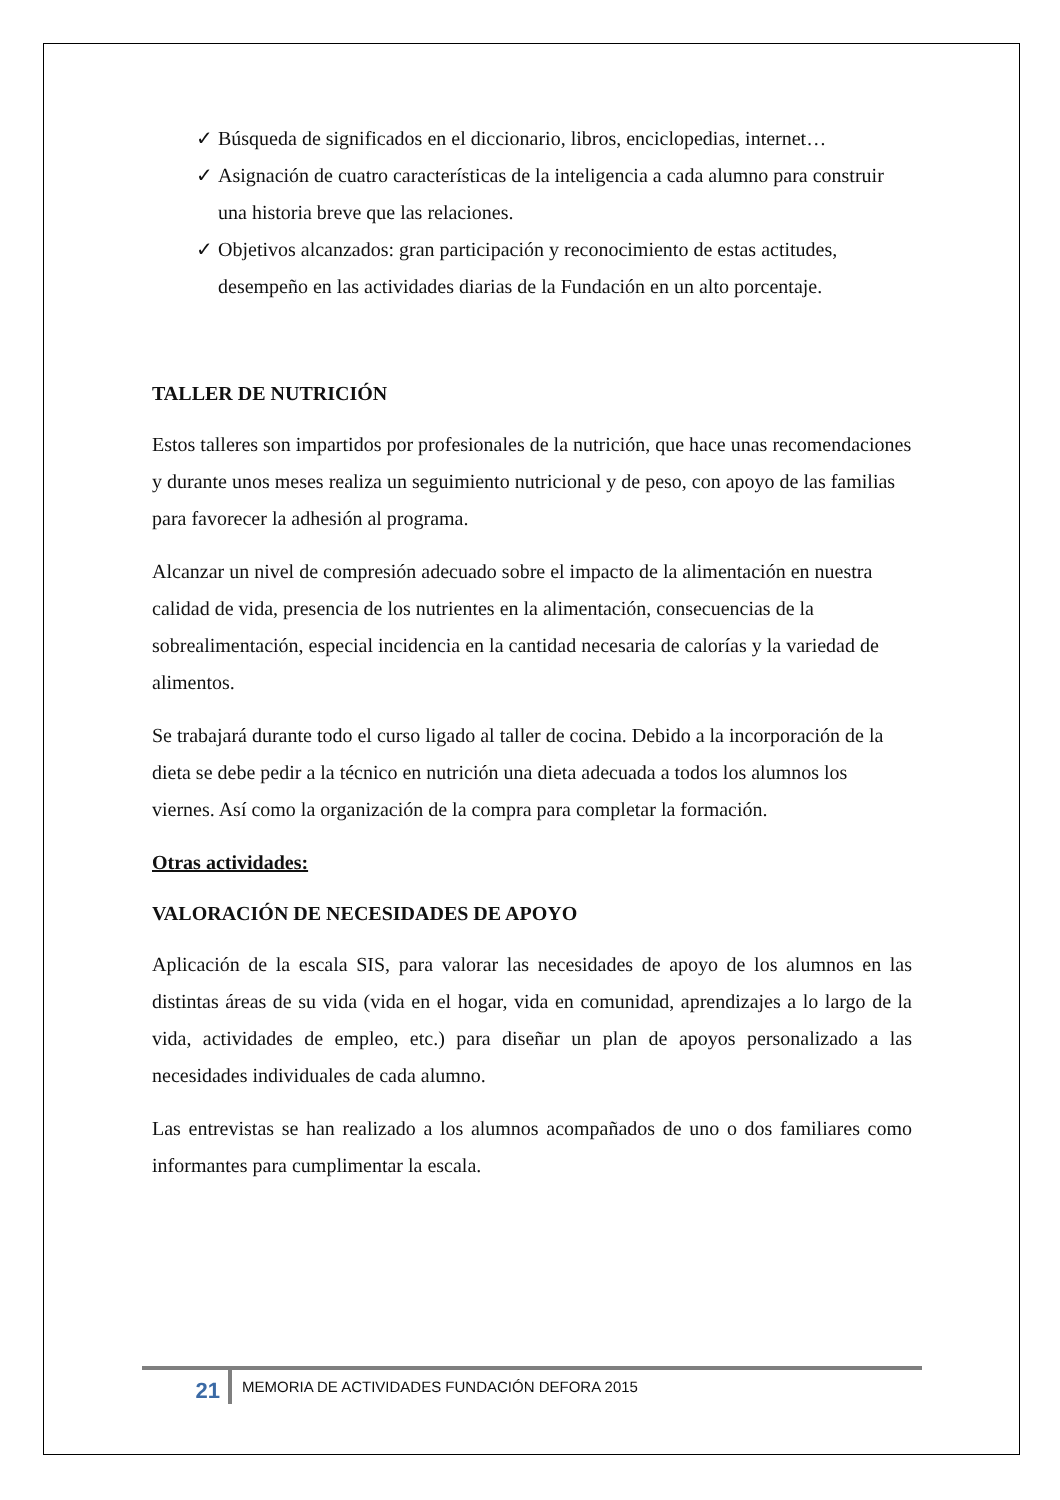✓ Búsqueda de significados en el diccionario, libros, enciclopedias, internet…
✓ Asignación de cuatro características de la inteligencia a cada alumno para construir una historia breve que las relaciones.
✓ Objetivos alcanzados: gran participación y reconocimiento de estas actitudes, desempeño en las actividades diarias de la Fundación en un alto porcentaje.
TALLER DE NUTRICIÓN
Estos talleres son impartidos por profesionales de la nutrición, que hace unas recomendaciones y durante unos meses realiza un seguimiento nutricional y de peso, con apoyo de las familias para favorecer la adhesión al programa.
Alcanzar un nivel de compresión adecuado sobre el impacto de la alimentación en nuestra calidad de vida, presencia de los nutrientes en la alimentación, consecuencias de la sobrealimentación, especial incidencia en la cantidad necesaria de calorías y la variedad de alimentos.
Se trabajará durante todo el curso ligado al taller de cocina. Debido a la incorporación de la dieta se debe pedir a la técnico en nutrición una dieta adecuada a todos los alumnos los viernes. Así como la organización de la compra para completar la formación.
Otras actividades:
VALORACIÓN DE NECESIDADES DE APOYO
Aplicación de la escala SIS, para valorar las necesidades de apoyo de los alumnos en las distintas áreas de su vida (vida en el hogar, vida en comunidad, aprendizajes a lo largo de la vida, actividades de empleo, etc.) para diseñar un plan de apoyos personalizado a las necesidades individuales de cada alumno.
Las entrevistas se han realizado a los alumnos acompañados de uno o dos familiares como informantes para cumplimentar la escala.
21
MEMORIA DE ACTIVIDADES FUNDACIÓN DEFORA 2015